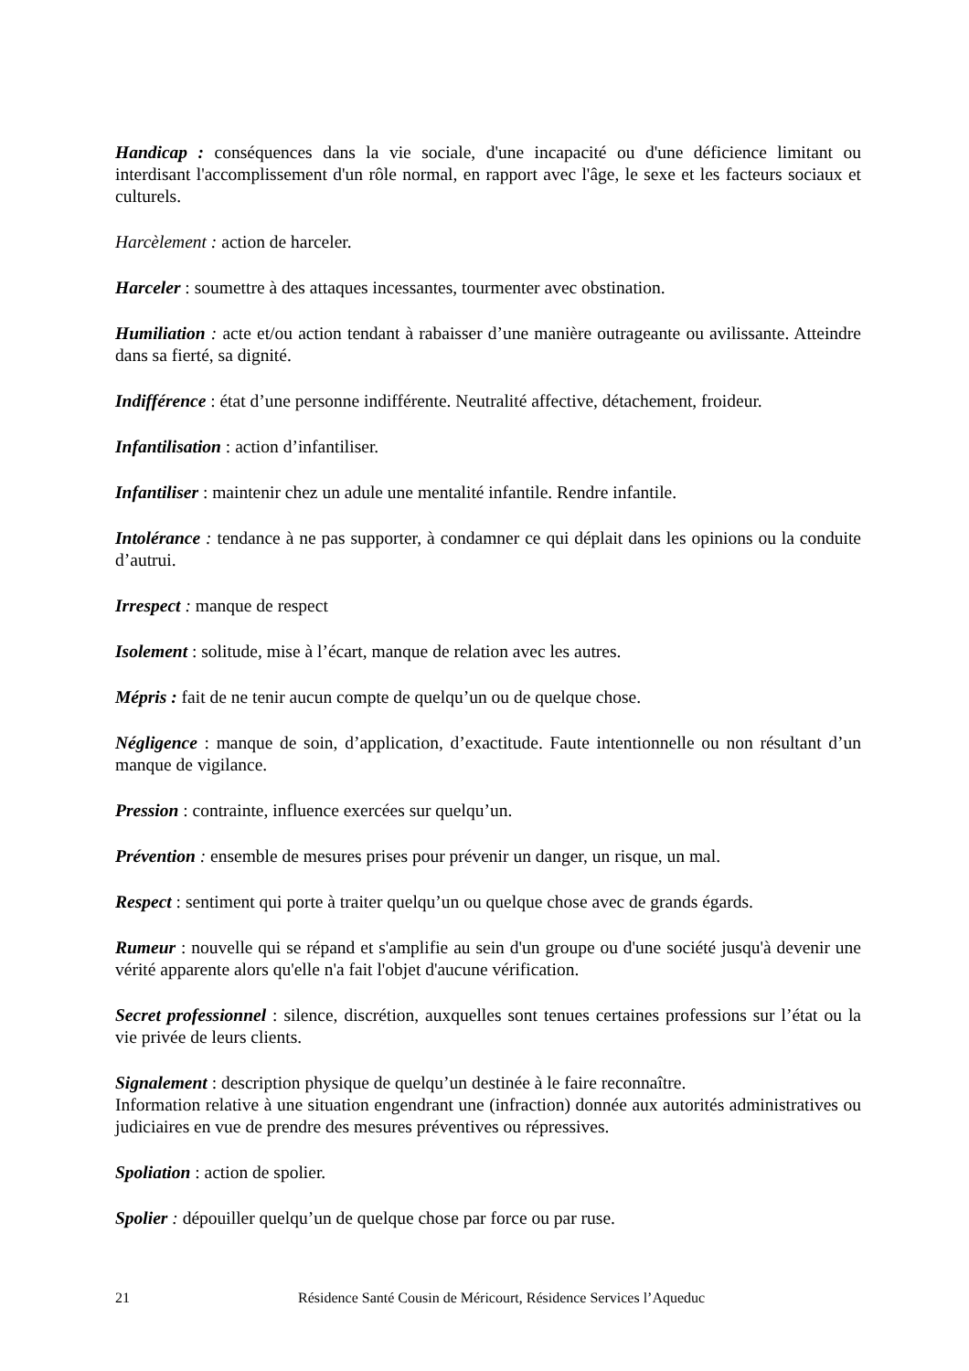Handicap : conséquences dans la vie sociale, d'une incapacité ou d'une déficience limitant ou interdisant l'accomplissement d'un rôle normal, en rapport avec l'âge, le sexe et les facteurs sociaux et culturels.
Harcèlement : action de harceler.
Harceler : soumettre à des attaques incessantes, tourmenter avec obstination.
Humiliation : acte et/ou action tendant à rabaisser d’une manière outrageante ou avilissante. Atteindre dans sa fierté, sa dignité.
Indifférence : état d’une personne indifférente. Neutralité affective, détachement, froideur.
Infantilisation : action d’infantiliser.
Infantiliser : maintenir chez un adule une mentalité infantile. Rendre infantile.
Intolérance : tendance à ne pas supporter, à condamner ce qui déplait dans les opinions ou la conduite d’autrui.
Irrespect : manque de respect
Isolement : solitude, mise à l’écart, manque de relation avec les autres.
Mépris : fait de ne tenir aucun compte de quelqu’un ou de quelque chose.
Négligence : manque de soin, d’application, d’exactitude. Faute intentionnelle ou non résultant d’un manque de vigilance.
Pression : contrainte, influence exercées sur quelqu’un.
Prévention : ensemble de mesures prises pour prévenir un danger, un risque, un mal.
Respect : sentiment qui porte à traiter quelqu’un ou quelque chose avec de grands égards.
Rumeur : nouvelle qui se répand et s'amplifie au sein d'un groupe ou d'une société jusqu'à devenir une vérité apparente alors qu'elle n'a fait l'objet d'aucune vérification.
Secret professionnel : silence, discrétion, auxquelles sont tenues certaines professions sur l’état ou la vie privée de leurs clients.
Signalement : description physique de quelqu’un destinée à le faire reconnaître.
Information relative à une situation engendrant une (infraction) donnée aux autorités administratives ou judiciaires en vue de prendre des mesures préventives ou répressives.
Spoliation : action de spolier.
Spolier : dépouiller quelqu’un de quelque chose par force ou par ruse.
21 Résidence Santé Cousin de Méricourt, Résidence Services l’Aqueduc